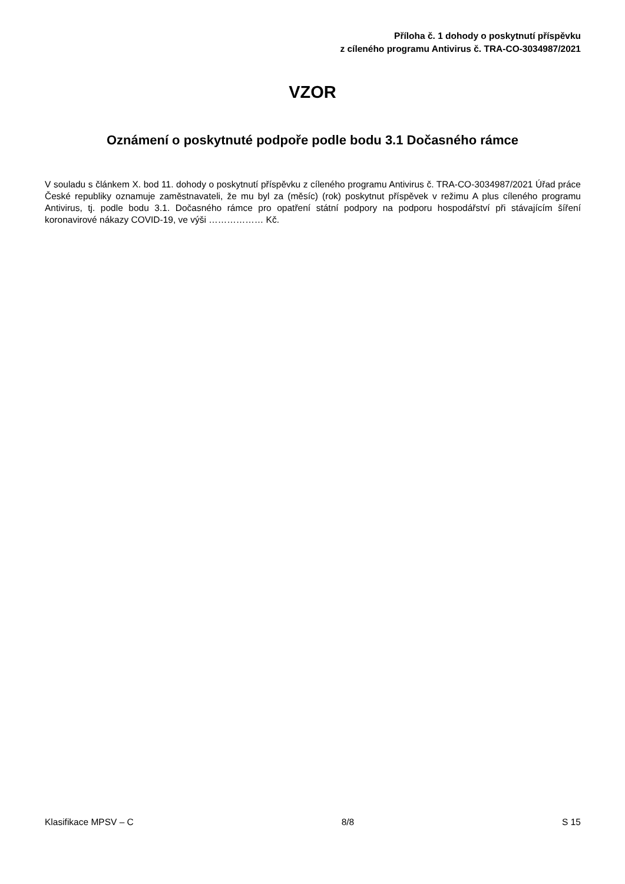Příloha č. 1 dohody o poskytnutí příspěvku
z cíleného programu Antivirus č. TRA-CO-3034987/2021
VZOR
Oznámení o poskytnuté podpoře podle bodu 3.1 Dočasného rámce
V souladu s článkem X. bod 11. dohody o poskytnutí příspěvku z cíleného programu Antivirus č. TRA-CO-3034987/2021 Úřad práce České republiky oznamuje zaměstnavateli, že mu byl za (měsíc) (rok) poskytnut příspěvek v režimu A plus cíleného programu Antivirus, tj. podle bodu 3.1. Dočasného rámce pro opatření státní podpory na podporu hospodářství při stávajícím šíření koronavirové nákazy COVID-19, ve výši ……………… Kč.
Klasifikace MPSV – C 8/8 S 15